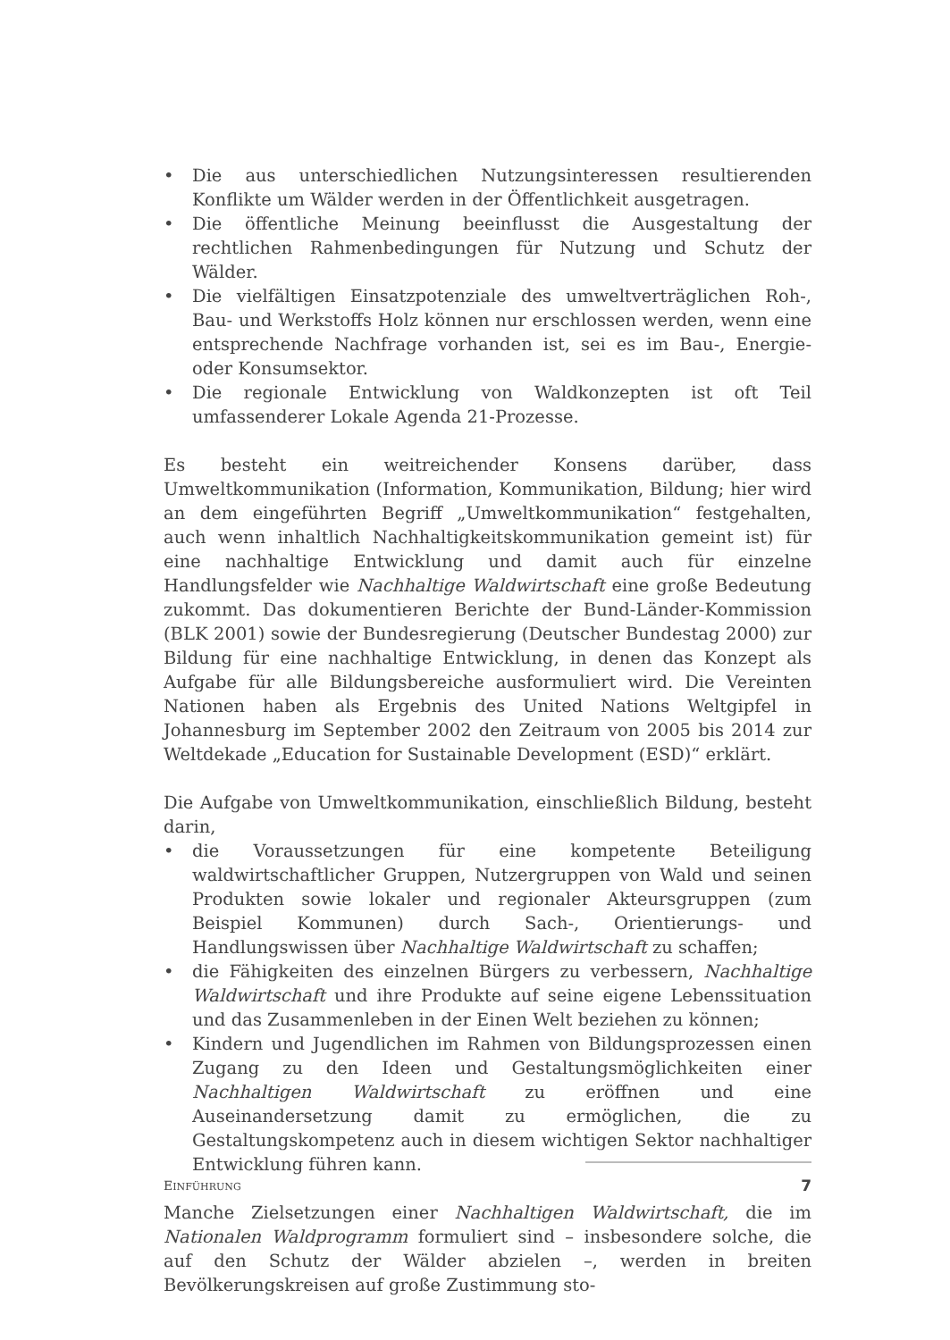• Die aus unterschiedlichen Nutzungsinteressen resultierenden Konflikte um Wälder werden in der Öffentlichkeit ausgetragen.
• Die öffentliche Meinung beeinflusst die Ausgestaltung der rechtlichen Rahmenbedingungen für Nutzung und Schutz der Wälder.
• Die vielfältigen Einsatzpotenziale des umweltverträglichen Roh-, Bau- und Werkstoffs Holz können nur erschlossen werden, wenn eine entsprechende Nachfrage vorhanden ist, sei es im Bau-, Energie- oder Konsumsektor.
• Die regionale Entwicklung von Waldkonzepten ist oft Teil umfassenderer Lokale Agenda 21-Prozesse.
Es besteht ein weitreichender Konsens darüber, dass Umweltkommunikation (Information, Kommunikation, Bildung; hier wird an dem eingeführten Begriff „Umweltkommunikation“ festgehalten, auch wenn inhaltlich Nachhaltigkeitskommunikation gemeint ist) für eine nachhaltige Entwicklung und damit auch für einzelne Handlungsfelder wie Nachhaltige Waldwirtschaft eine große Bedeutung zukommt. Das dokumentieren Berichte der Bund-Länder-Kommission (BLK 2001) sowie der Bundesregierung (Deutscher Bundestag 2000) zur Bildung für eine nachhaltige Entwicklung, in denen das Konzept als Aufgabe für alle Bildungsbereiche ausformuliert wird. Die Vereinten Nationen haben als Ergebnis des United Nations Weltgipfel in Johannesburg im September 2002 den Zeitraum von 2005 bis 2014 zur Weltdekade „Education for Sustainable Development (ESD)“ erklärt.
Die Aufgabe von Umweltkommunikation, einschließlich Bildung, besteht darin,
• die Voraussetzungen für eine kompetente Beteiligung waldwirtschaftlicher Gruppen, Nutzergruppen von Wald und seinen Produkten sowie lokaler und regionaler Akteursgruppen (zum Beispiel Kommunen) durch Sach-, Orientierungs- und Handlungswissen über Nachhaltige Waldwirtschaft zu schaffen;
• die Fähigkeiten des einzelnen Bürgers zu verbessern, Nachhaltige Waldwirtschaft und ihre Produkte auf seine eigene Lebenssituation und das Zusammenleben in der Einen Welt beziehen zu können;
• Kindern und Jugendlichen im Rahmen von Bildungsprozessen einen Zugang zu den Ideen und Gestaltungsmöglichkeiten einer Nachhaltigen Waldwirtschaft zu eröffnen und eine Auseinandersetzung damit zu ermöglichen, die zu Gestaltungskompetenz auch in diesem wichtigen Sektor nachhaltiger Entwicklung führen kann.
Manche Zielsetzungen einer Nachhaltigen Waldwirtschaft, die im Nationalen Waldprogramm formuliert sind – insbesondere solche, die auf den Schutz der Wälder abzielen –, werden in breiten Bevölkerungskreisen auf große Zustimmung sto-
EINFÜHRUNG 7